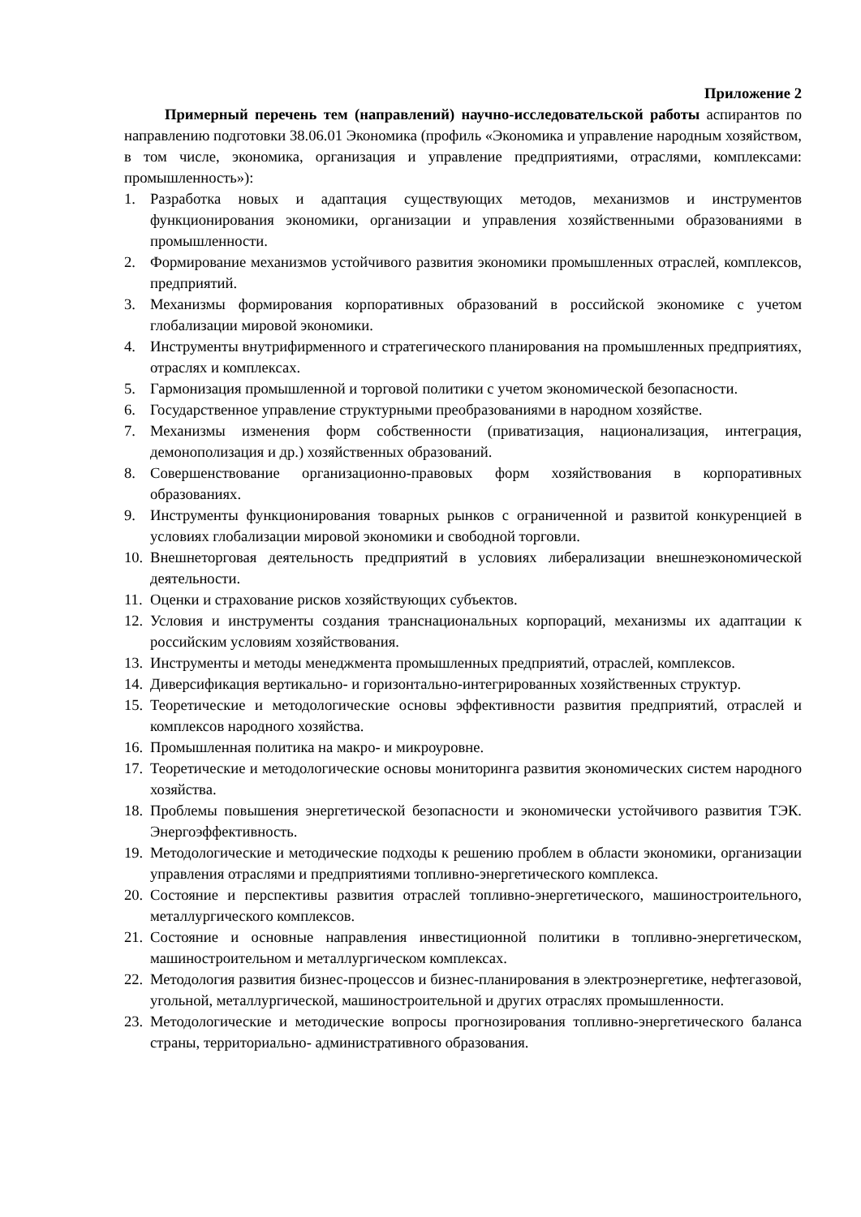Приложение 2
Примерный перечень тем (направлений) научно-исследовательской работы аспирантов по направлению подготовки 38.06.01 Экономика (профиль «Экономика и управление народным хозяйством, в том числе, экономика, организация и управление предприятиями, отраслями, комплексами: промышленность»):
1. Разработка новых и адаптация существующих методов, механизмов и инструментов функционирования экономики, организации и управления хозяйственными образованиями в промышленности.
2. Формирование механизмов устойчивого развития экономики промышленных отраслей, комплексов, предприятий.
3. Механизмы формирования корпоративных образований в российской экономике с учетом глобализации мировой экономики.
4. Инструменты внутрифирменного и стратегического планирования на промышленных предприятиях, отраслях и комплексах.
5. Гармонизация промышленной и торговой политики с учетом экономической безопасности.
6. Государственное управление структурными преобразованиями в народном хозяйстве.
7. Механизмы изменения форм собственности (приватизация, национализация, интеграция, демонополизация и др.) хозяйственных образований.
8. Совершенствование организационно-правовых форм хозяйствования в корпоративных образованиях.
9. Инструменты функционирования товарных рынков с ограниченной и развитой конкуренцией в условиях глобализации мировой экономики и свободной торговли.
10. Внешнеторговая деятельность предприятий в условиях либерализации внешнеэкономической деятельности.
11. Оценки и страхование рисков хозяйствующих субъектов.
12. Условия и инструменты создания транснациональных корпораций, механизмы их адаптации к российским условиям хозяйствования.
13. Инструменты и методы менеджмента промышленных предприятий, отраслей, комплексов.
14. Диверсификация вертикально- и горизонтально-интегрированных хозяйственных структур.
15. Теоретические и методологические основы эффективности развития предприятий, отраслей и комплексов народного хозяйства.
16. Промышленная политика на макро- и микроуровне.
17. Теоретические и методологические основы мониторинга развития экономических систем народного хозяйства.
18. Проблемы повышения энергетической безопасности и экономически устойчивого развития ТЭК. Энергоэффективность.
19. Методологические и методические подходы к решению проблем в области экономики, организации управления отраслями и предприятиями топливно-энергетического комплекса.
20. Состояние и перспективы развития отраслей топливно-энергетического, машиностроительного, металлургического комплексов.
21. Состояние и основные направления инвестиционной политики в топливно-энергетическом, машиностроительном и металлургическом комплексах.
22. Методология развития бизнес-процессов и бизнес-планирования в электроэнергетике, нефтегазовой, угольной, металлургической, машиностроительной и других отраслях промышленности.
23. Методологические и методические вопросы прогнозирования топливно-энергетического баланса страны, территориально- административного образования.